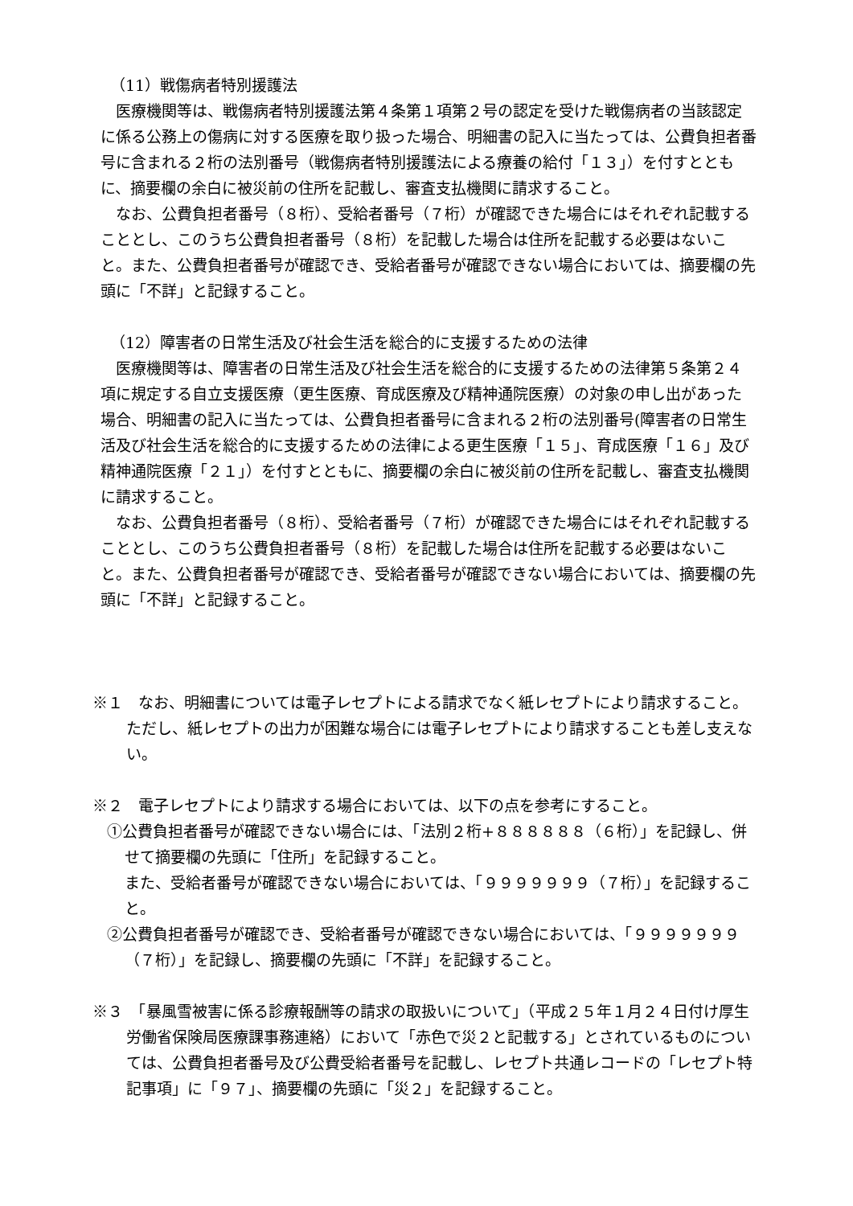（11）戦傷病者特別援護法
医療機関等は、戦傷病者特別援護法第４条第１項第２号の認定を受けた戦傷病者の当該認定に係る公務上の傷病に対する医療を取り扱った場合、明細書の記入に当たっては、公費負担者番号に含まれる２桁の法別番号（戦傷病者特別援護法による療養の給付「１３」）を付すとともに、摘要欄の余白に被災前の住所を記載し、審査支払機関に請求すること。
なお、公費負担者番号（８桁）、受給者番号（７桁）が確認できた場合にはそれぞれ記載することとし、このうち公費負担者番号（８桁）を記載した場合は住所を記載する必要はないこと。また、公費負担者番号が確認でき、受給者番号が確認できない場合においては、摘要欄の先頭に「不詳」と記録すること。
（12）障害者の日常生活及び社会生活を総合的に支援するための法律
医療機関等は、障害者の日常生活及び社会生活を総合的に支援するための法律第５条第２４項に規定する自立支援医療（更生医療、育成医療及び精神通院医療）の対象の申し出があった場合、明細書の記入に当たっては、公費負担者番号に含まれる２桁の法別番号(障害者の日常生活及び社会生活を総合的に支援するための法律による更生医療「１５」、育成医療「１６」及び精神通院医療「２１」）を付すとともに、摘要欄の余白に被災前の住所を記載し、審査支払機関に請求すること。
なお、公費負担者番号（８桁）、受給者番号（７桁）が確認できた場合にはそれぞれ記載することとし、このうち公費負担者番号（８桁）を記載した場合は住所を記載する必要はないこと。また、公費負担者番号が確認でき、受給者番号が確認できない場合においては、摘要欄の先頭に「不詳」と記録すること。
※１　なお、明細書については電子レセプトによる請求でなく紙レセプトにより請求すること。ただし、紙レセプトの出力が困難な場合には電子レセプトにより請求することも差し支えない。
※２　電子レセプトにより請求する場合においては、以下の点を参考にすること。
①公費負担者番号が確認できない場合には、「法別２桁+８８８８８８（６桁）」を記録し、併せて摘要欄の先頭に「住所」を記録すること。
また、受給者番号が確認できない場合においては、「９９９９９９９（７桁）」を記録すること。
②公費負担者番号が確認でき、受給者番号が確認できない場合においては、「９９９９９９９（７桁）」を記録し、摘要欄の先頭に「不詳」を記録すること。
※３　「暴風雪被害に係る診療報酬等の請求の取扱いについて」（平成２５年１月２４日付け厚生労働省保険局医療課事務連絡）において「赤色で災２と記載する」とされているものについては、公費負担者番号及び公費受給者番号を記載し、レセプト共通レコードの「レセプト特記事項」に「９７」、摘要欄の先頭に「災２」を記録すること。